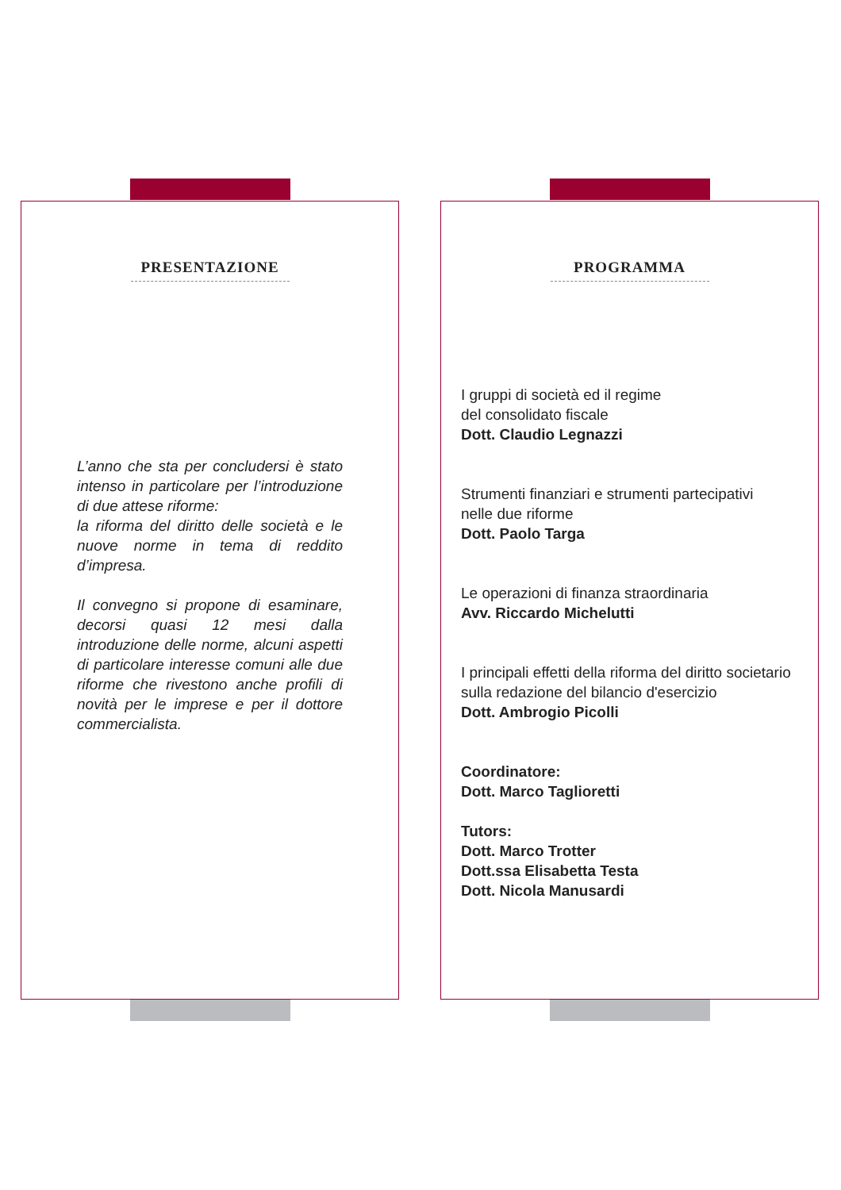PRESENTAZIONE
L’anno che sta per concludersi è stato intenso in particolare per l’introduzione di due attese riforme:
la riforma del diritto delle società e le nuove norme in tema di reddito d’impresa.
Il convegno si propone di esaminare, decorsi quasi 12 mesi dalla introduzione delle norme, alcuni aspetti di particolare interesse comuni alle due riforme che rivestono anche profili di novità per le imprese e per il dottore commercialista.
PROGRAMMA
I gruppi di società ed il regime
del consolidato fiscale
Dott. Claudio Legnazzi
Strumenti finanziari e strumenti partecipativi
nelle due riforme
Dott. Paolo Targa
Le operazioni di finanza straordinaria
Avv. Riccardo Michelutti
I principali effetti della riforma del diritto societario
sulla redazione del bilancio d'esercizio
Dott. Ambrogio Picolli
Coordinatore:
Dott. Marco Taglioretti
Tutors:
Dott. Marco Trotter
Dott.ssa Elisabetta Testa
Dott. Nicola Manusardi